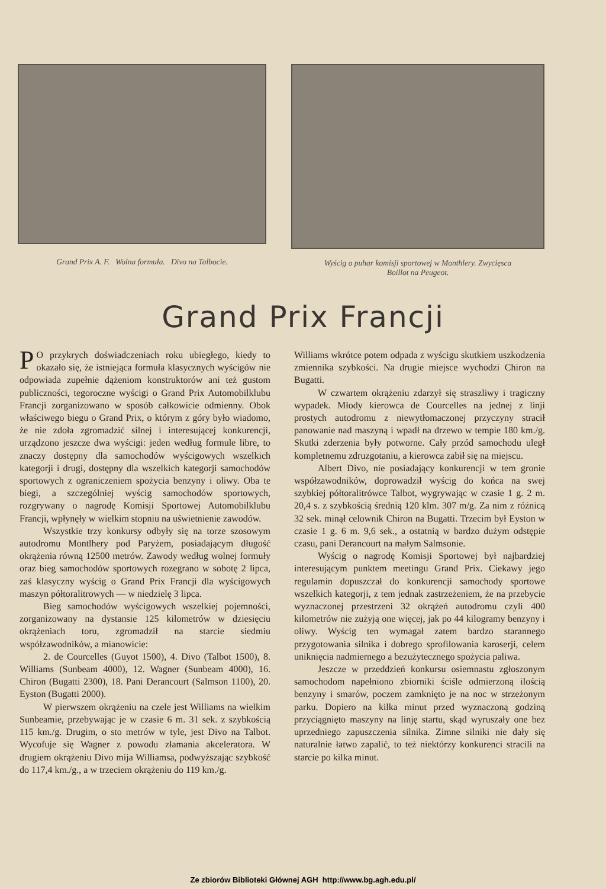Grand Prix A. F. Wolna formuła. Divo na Talbocie.
Wyścig o puhar komisji sportowej w Monthlery. Zwycięsca
Boillot na Peugeot.
Grand Prix Francji
PO przykrych doświadczeniach roku ubiegłego, kiedy to okazało się, że istniejąca formuła klasycznych wyścigów nie odpowiada zupełnie dążeniom konstruktorów ani też gustom publiczności, tegoroczne wyścigi o Grand Prix Automobilklubu Francji zorganizowano w sposób całkowicie odmienny. Obok właściwego biegu o Grand Prix, o którym z góry było wiadomo, że nie zdoła zgromadzić silnej i interesującej konkurencji, urządzono jeszcze dwa wyścigi: jeden według formule libre, to znaczy dostępny dla samochodów wyścigowych wszelkich kategorji i drugi, dostępny dla wszelkich kategorji samochodów sportowych z ograniczeniem spożycia benzyny i oliwy. Oba te biegi, a szczególniej wyścig samochodów sportowych, rozgrywany o nagrodę Komisji Sportowej Automobilklubu Francji, wpłynęły w wielkim stopniu na uświetnienie zawodów.
Wszystkie trzy konkursy odbyły się na torze szosowym autodromu Montlhery pod Paryżem, posiadającym długość okrążenia równą 12500 metrów. Zawody według wolnej formuły oraz bieg samochodów sportowych rozegrano w sobotę 2 lipca, zaś klasyczny wyścig o Grand Prix Francji dla wyścigowych maszyn półtoralitrowych — w niedzielę 3 lipca.
Bieg samochodów wyścigowych wszelkiej pojemności, zorganizowany na dystansie 125 kilometrów w dziesięciu okrążeniach toru, zgromadził na starcie siedmiu współzawodników, a mianowicie:
2. de Courcelles (Guyot 1500), 4. Divo (Talbot 1500), 8. Williams (Sunbeam 4000), 12. Wagner (Sunbeam 4000), 16. Chiron (Bugatti 2300), 18. Pani Derancourt (Salmson 1100), 20. Eyston (Bugatti 2000).
W pierwszem okrążeniu na czele jest Williams na wielkim Sunbeamie, przebywając je w czasie 6 m. 31 sek. z szybkością 115 km./g. Drugim, o sto metrów w tyle, jest Divo na Talbot. Wycofuje się Wagner z powodu złamania akceleratora. W drugiem okrążeniu Divo mija Williamsa, podwyższając szybkość do 117,4 km./g., a w trzeciem okrążeniu do 119 km./g.
Williams wkrótce potem odpada z wyścigu skutkiem uszkodzenia zmiennika szybkości. Na drugie miejsce wychodzi Chiron na Bugatti.
W czwartem okrążeniu zdarzył się straszliwy i tragiczny wypadek. Młody kierowca de Courcelles na jednej z linji prostych autodromu z niewytłomaczonej przyczyny stracił panowanie nad maszyną i wpadł na drzewo w tempie 180 km./g. Skutki zderzenia były potworne. Cały przód samochodu uległ kompletnemu zdruzgotaniu, a kierowca zabił się na miejscu.
Albert Divo, nie posiadający konkurencji w tem gronie współzawodników, doprowadził wyścig do końca na swej szybkiej półtoralitrówce Talbot, wygrywając w czasie 1 g. 2 m. 20,4 s. z szybkością średnią 120 klm. 307 m/g. Za nim z różnicą 32 sek. minął celownik Chiron na Bugatti. Trzecim był Eyston w czasie 1 g. 6 m. 9,6 sek., a ostatnią w bardzo dużym odstępie czasu, pani Derancourt na małym Salmsonie.
Wyścig o nagrodę Komisji Sportowej był najbardziej interesującym punktem meetingu Grand Prix. Ciekawy jego regulamin dopuszczał do konkurencji samochody sportowe wszelkich kategorji, z tem jednak zastrzeżeniem, że na przebycie wyznaczonej przestrzeni 32 okrążeń autodromu czyli 400 kilometrów nie zużyją one więcej, jak po 44 kilogramy benzyny i oliwy. Wyścig ten wymagał zatem bardzo starannego przygotowania silnika i dobrego sprofilowania karoserji, celem uniknięcia nadmiernego a bezużytecznego spożycia paliwa.
Jeszcze w przeddzień konkursu osiemnastu zgłoszonym samochodom napełniono zbiorniki ściśle odmierzoną ilością benzyny i smarów, poczem zamknięto je na noc w strzeżonym parku. Dopiero na kilka minut przed wyznaczoną godziną przyciągnięto maszyny na linję startu, skąd wyruszały one bez uprzedniego zapuszczenia silnika. Zimne silniki nie dały się naturalnie łatwo zapalić, to też niektórzy konkurenci stracili na starcie po kilka minut.
Ze zbiorów Biblioteki Głównej AGH http://www.bg.agh.edu.pl/